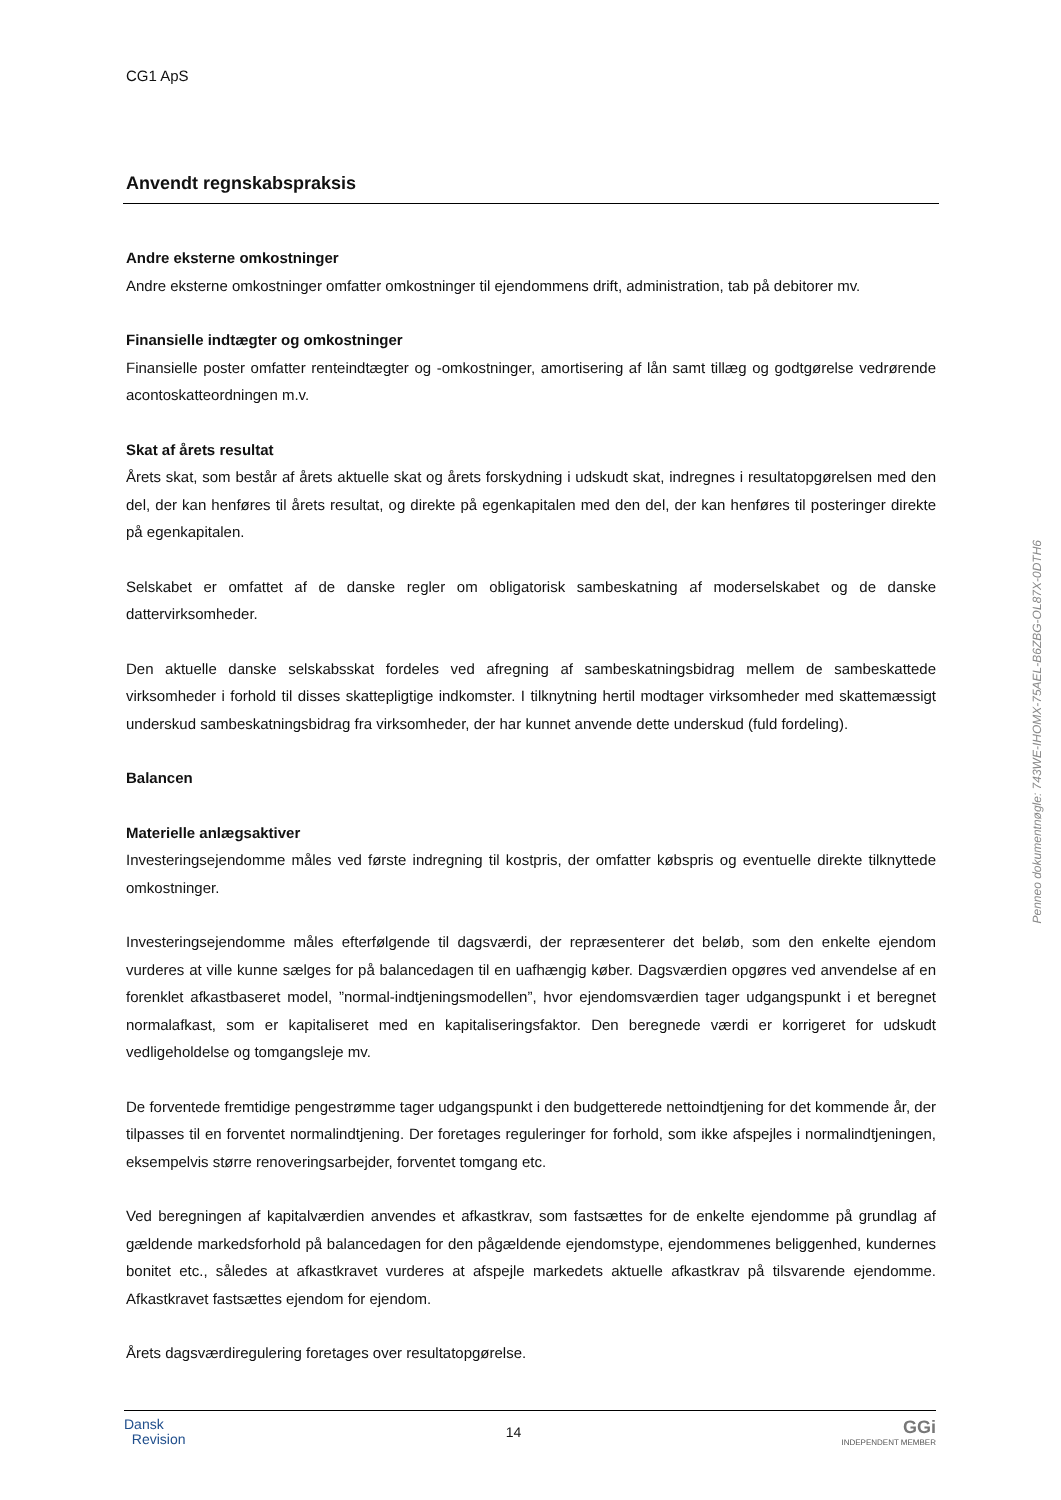CG1 ApS
Anvendt regnskabspraksis
Andre eksterne omkostninger
Andre eksterne omkostninger omfatter omkostninger til ejendommens drift, administration, tab på debitorer mv.
Finansielle indtægter og omkostninger
Finansielle poster omfatter renteindtægter og -omkostninger, amortisering af lån samt tillæg og godtgørelse vedrørende acontoskatteordningen m.v.
Skat af årets resultat
Årets skat, som består af årets aktuelle skat og årets forskydning i udskudt skat, indregnes i resultatopgørelsen med den del, der kan henføres til årets resultat, og direkte på egenkapitalen med den del, der kan henføres til posteringer direkte på egenkapitalen.
Selskabet er omfattet af de danske regler om obligatorisk sambeskatning af moderselskabet og de danske dattervirksomheder.
Den aktuelle danske selskabsskat fordeles ved afregning af sambeskatningsbidrag mellem de sambeskattede virksomheder i forhold til disses skattepligtige indkomster. I tilknytning hertil modtager virksomheder med skattemæssigt underskud sambeskatningsbidrag fra virksomheder, der har kunnet anvende dette underskud (fuld fordeling).
Balancen
Materielle anlægsaktiver
Investeringsejendomme måles ved første indregning til kostpris, der omfatter købspris og eventuelle direkte tilknyttede omkostninger.
Investeringsejendomme måles efterfølgende til dagsværdi, der repræsenterer det beløb, som den enkelte ejendom vurderes at ville kunne sælges for på balancedagen til en uafhængig køber. Dagsværdien opgøres ved anvendelse af en forenklet afkastbaseret model, ”normal-indtjeningsmodellen”, hvor ejendomsværdien tager udgangspunkt i et beregnet normalafkast, som er kapitaliseret med en kapitaliseringsfaktor. Den beregnede værdi er korrigeret for udskudt vedligeholdelse og tomgangsleje mv.
De forventede fremtidige pengestrømme tager udgangspunkt i den budgetterede nettoindtjening for det kommende år, der tilpasses til en forventet normalindtjening. Der foretages reguleringer for forhold, som ikke afspejles i normalindtjeningen, eksempelvis større renoveringsarbejder, forventet tomgang etc.
Ved beregningen af kapitalværdien anvendes et afkastkrav, som fastsættes for de enkelte ejendomme på grundlag af gældende markedsforhold på balancedagen for den pågældende ejendomstype, ejendommenes beliggenhed, kundernes bonitet etc., således at afkastkravet vurderes at afspejle markedets aktuelle afkastkrav på tilsvarende ejendomme. Afkastkravet fastsættes ejendom for ejendom.
Årets dagsværdiregulering foretages over resultatopgørelse.
Dansk
Revision
14
GGi
INDEPENDENT MEMBER
Penneo dokumentnøgle: 743WE-IHOMX-75AEL-B6ZBG-OL87X-0DTH6